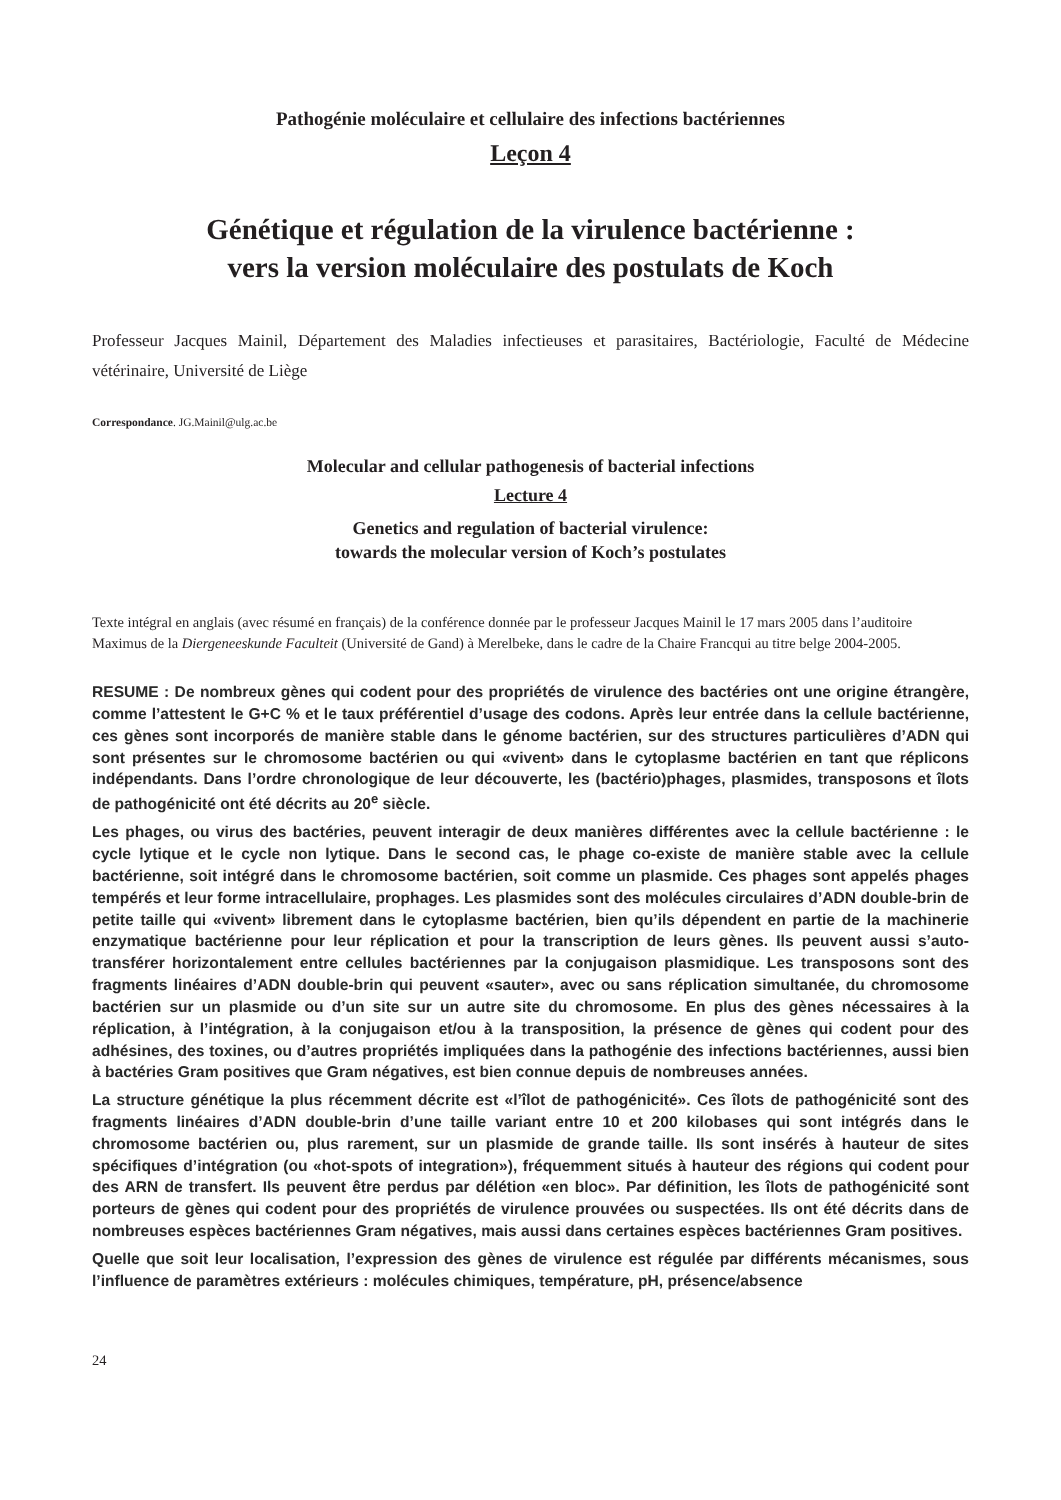Pathogénie moléculaire et cellulaire des infections bactériennes
Leçon 4
Génétique et régulation de la virulence bactérienne :
vers la version moléculaire des postulats de Koch
Professeur Jacques Mainil, Département des Maladies infectieuses et parasitaires, Bactériologie, Faculté de Médecine vétérinaire, Université de Liège
Correspondance. JG.Mainil@ulg.ac.be
Molecular and cellular pathogenesis of bacterial infections
Lecture 4
Genetics and regulation of bacterial virulence:
towards the molecular version of Koch’s postulates
Texte intégral en anglais (avec résumé en français) de la conférence donnée par le professeur Jacques Mainil le 17 mars 2005 dans l’auditoire Maximus de la Diergeneeskunde Faculteit (Université de Gand) à Merelbeke, dans le cadre de la Chaire Francqui au titre belge 2004-2005.
RESUME : De nombreux gènes qui codent pour des propriétés de virulence des bactéries ont une origine étrangère, comme l’attestent le G+C % et le taux préférentiel d’usage des codons. Après leur entrée dans la cellule bactérienne, ces gènes sont incorporés de manière stable dans le génome bactérien, sur des structures particulières d’ADN qui sont présentes sur le chromosome bactérien ou qui «vivent» dans le cytoplasme bactérien en tant que réplicons indépendants. Dans l’ordre chronologique de leur découverte, les (bactério)phages, plasmides, transposons et îlots de pathogénicité ont été décrits au 20<sup>e</sup> siècle.
Les phages, ou virus des bactéries, peuvent interagir de deux manières différentes avec la cellule bacté­rienne : le cycle lytique et le cycle non lytique. Dans le second cas, le phage co-existe de manière stable avec la cellule bactérienne, soit intégré dans le chromosome bactérien, soit comme un plasmide. Ces phages sont appelés phages tempérés et leur forme intracellulaire, prophages. Les plasmides sont des molécules circulaires d’ADN double-brin de petite taille qui «vivent» librement dans le cytoplasme bacté­rien, bien qu’ils dépendent en partie de la machinerie enzymatique bactérienne pour leur réplication et pour la transcription de leurs gènes. Ils peuvent aussi s’auto-transférer horizontalement entre cellules bactérien­nes par la conjugaison plasmidique. Les transposons sont des fragments linéaires d’ADN double-brin qui peuvent «sauter», avec ou sans réplication simultanée, du chromosome bactérien sur un plasmide ou d’un site sur un autre site du chromosome. En plus des gènes nécessaires à la réplication, à l’intégration, à la conjugaison et/ou à la transposition, la présence de gènes qui codent pour des adhésines, des toxines, ou d’autres propriétés impliquées dans la pathogénie des infections bactériennes, aussi bien à bactéries Gram positives que Gram négatives, est bien connue depuis de nombreuses années.
La structure génétique la plus récemment décrite est «l’îlot de pathogénicité». Ces îlots de pathogénicité sont des fragments linéaires d’ADN double-brin d’une taille variant entre 10 et 200 kilobases qui sont inté­grés dans le chromosome bactérien ou, plus rarement, sur un plasmide de grande taille. Ils sont insérés à hauteur de sites spécifiques d’intégration (ou «hot-spots of integration»), fréquemment situés à hauteur des régions qui codent pour des ARN de transfert. Ils peuvent être perdus par délétion «en bloc». Par définition, les îlots de pathogénicité sont porteurs de gènes qui codent pour des propriétés de virulence prouvées ou suspectées. Ils ont été décrits dans de nombreuses espèces bactériennes Gram négatives, mais aussi dans certaines espèces bactériennes Gram positives.
Quelle que soit leur localisation, l’expression des gènes de virulence est régulée par différents mécanis­mes, sous l’influence de paramètres extérieurs : molécules chimiques, température, pH, présence/absence
24